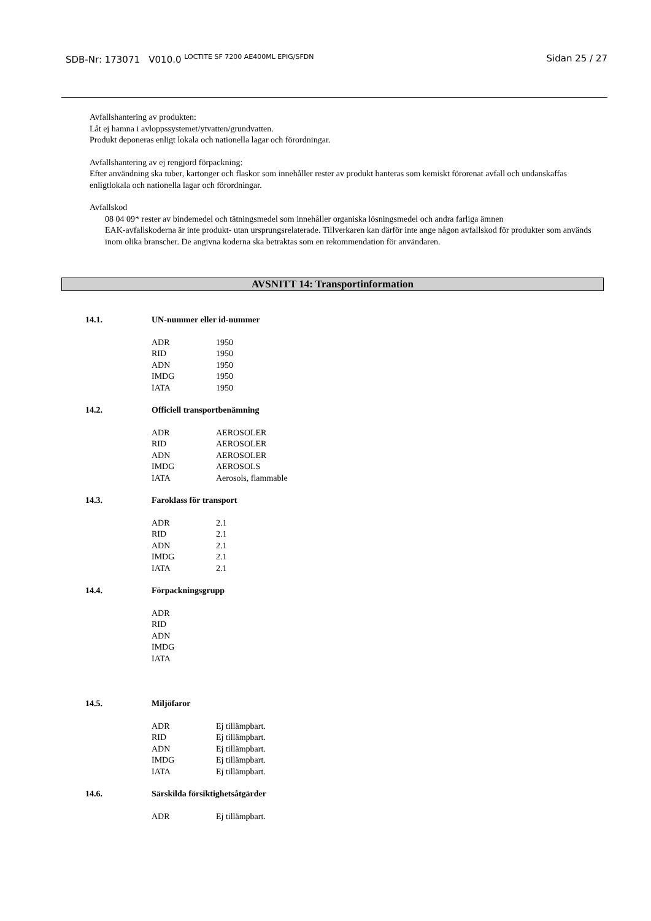SDB-Nr: 173071 V010.0 <sup>LOCTITE SF 7200 AE400ML EPIG/SFDN</sup> Sidan 25 / 27
Avfallshantering av produkten:
Låt ej hamna i avloppssystemet/ytvatten/grundvatten.
Produkt deponeras enligt lokala och nationella lagar och förordningar.
Avfallshantering av ej rengjord förpackning:
Efter användning ska tuber, kartonger och flaskor som innehåller rester av produkt hanteras som kemiskt förorenat avfall och undanskaffas enligtlokala och nationella lagar och förordningar.
Avfallskod
08 04 09* rester av bindemedel och tätningsmedel som innehåller organiska lösningsmedel och andra farliga ämnen
EAK-avfallskoderna är inte produkt- utan ursprungsrelaterade. Tillverkaren kan därför inte ange någon avfallskod för produkter som används inom olika branscher. De angivna koderna ska betraktas som en rekommendation för användaren.
AVSNITT 14: Transportinformation
14.1. UN-nummer eller id-nummer
| ADR | 1950 |
| RID | 1950 |
| ADN | 1950 |
| IMDG | 1950 |
| IATA | 1950 |
14.2. Officiell transportbenämning
| ADR | AEROSOLER |
| RID | AEROSOLER |
| ADN | AEROSOLER |
| IMDG | AEROSOLS |
| IATA | Aerosols, flammable |
14.3. Faroklass för transport
| ADR | 2.1 |
| RID | 2.1 |
| ADN | 2.1 |
| IMDG | 2.1 |
| IATA | 2.1 |
14.4. Förpackningsgrupp
| ADR | |
| RID | |
| ADN | |
| IMDG | |
| IATA | |
14.5. Miljöfaror
| ADR | Ej tillämpbart. |
| RID | Ej tillämpbart. |
| ADN | Ej tillämpbart. |
| IMDG | Ej tillämpbart. |
| IATA | Ej tillämpbart. |
14.6. Särskilda försiktighetsåtgärder
| ADR | Ej tillämpbart. |